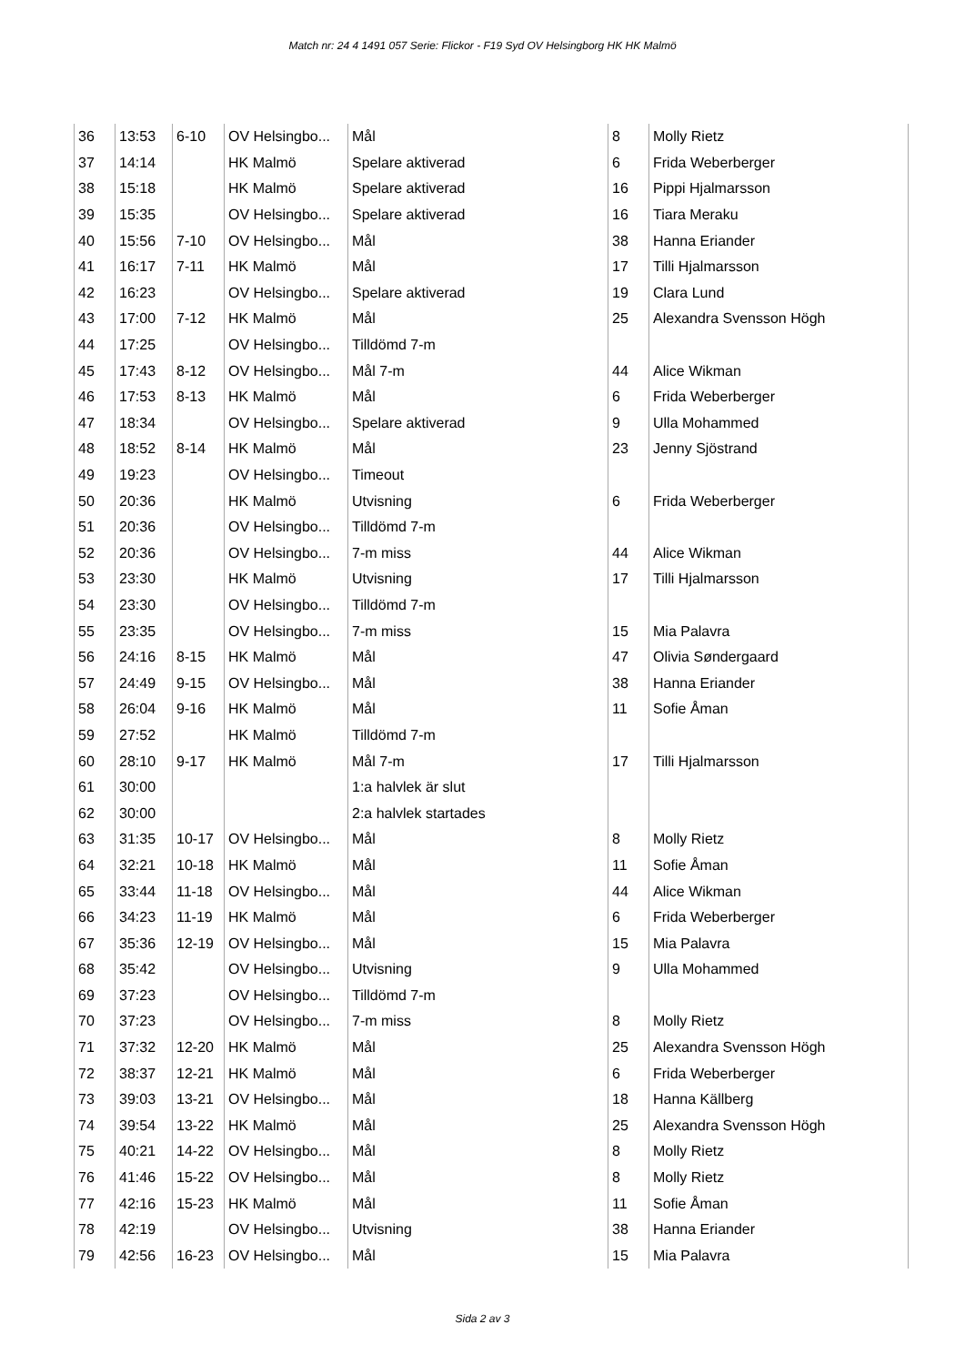Match nr: 24 4 1491 057 Serie: Flickor - F19 Syd OV Helsingborg HK HK Malmö
| 36 | 13:53 | 6-10 | OV Helsingbo... | Mål | 8 | Molly Rietz |
| 37 | 14:14 | | HK Malmö | Spelare aktiverad | 6 | Frida Weberberger |
| 38 | 15:18 | | HK Malmö | Spelare aktiverad | 16 | Pippi Hjalmarsson |
| 39 | 15:35 | | OV Helsingbo... | Spelare aktiverad | 16 | Tiara Meraku |
| 40 | 15:56 | 7-10 | OV Helsingbo... | Mål | 38 | Hanna Eriander |
| 41 | 16:17 | 7-11 | HK Malmö | Mål | 17 | Tilli Hjalmarsson |
| 42 | 16:23 | | OV Helsingbo... | Spelare aktiverad | 19 | Clara Lund |
| 43 | 17:00 | 7-12 | HK Malmö | Mål | 25 | Alexandra Svensson Högh |
| 44 | 17:25 | | OV Helsingbo... | Tilldömd 7-m | | |
| 45 | 17:43 | 8-12 | OV Helsingbo... | Mål 7-m | 44 | Alice Wikman |
| 46 | 17:53 | 8-13 | HK Malmö | Mål | 6 | Frida Weberberger |
| 47 | 18:34 | | OV Helsingbo... | Spelare aktiverad | 9 | Ulla Mohammed |
| 48 | 18:52 | 8-14 | HK Malmö | Mål | 23 | Jenny Sjöstrand |
| 49 | 19:23 | | OV Helsingbo... | Timeout | | |
| 50 | 20:36 | | HK Malmö | Utvisning | 6 | Frida Weberberger |
| 51 | 20:36 | | OV Helsingbo... | Tilldömd 7-m | | |
| 52 | 20:36 | | OV Helsingbo... | 7-m miss | 44 | Alice Wikman |
| 53 | 23:30 | | HK Malmö | Utvisning | 17 | Tilli Hjalmarsson |
| 54 | 23:30 | | OV Helsingbo... | Tilldömd 7-m | | |
| 55 | 23:35 | | OV Helsingbo... | 7-m miss | 15 | Mia Palavra |
| 56 | 24:16 | 8-15 | HK Malmö | Mål | 47 | Olivia Søndergaard |
| 57 | 24:49 | 9-15 | OV Helsingbo... | Mål | 38 | Hanna Eriander |
| 58 | 26:04 | 9-16 | HK Malmö | Mål | 11 | Sofie Åman |
| 59 | 27:52 | | HK Malmö | Tilldömd 7-m | | |
| 60 | 28:10 | 9-17 | HK Malmö | Mål 7-m | 17 | Tilli Hjalmarsson |
| 61 | 30:00 | | | 1:a halvlek är slut | | |
| 62 | 30:00 | | | 2:a halvlek startades | | |
| 63 | 31:35 | 10-17 | OV Helsingbo... | Mål | 8 | Molly Rietz |
| 64 | 32:21 | 10-18 | HK Malmö | Mål | 11 | Sofie Åman |
| 65 | 33:44 | 11-18 | OV Helsingbo... | Mål | 44 | Alice Wikman |
| 66 | 34:23 | 11-19 | HK Malmö | Mål | 6 | Frida Weberberger |
| 67 | 35:36 | 12-19 | OV Helsingbo... | Mål | 15 | Mia Palavra |
| 68 | 35:42 | | OV Helsingbo... | Utvisning | 9 | Ulla Mohammed |
| 69 | 37:23 | | OV Helsingbo... | Tilldömd 7-m | | |
| 70 | 37:23 | | OV Helsingbo... | 7-m miss | 8 | Molly Rietz |
| 71 | 37:32 | 12-20 | HK Malmö | Mål | 25 | Alexandra Svensson Högh |
| 72 | 38:37 | 12-21 | HK Malmö | Mål | 6 | Frida Weberberger |
| 73 | 39:03 | 13-21 | OV Helsingbo... | Mål | 18 | Hanna Källberg |
| 74 | 39:54 | 13-22 | HK Malmö | Mål | 25 | Alexandra Svensson Högh |
| 75 | 40:21 | 14-22 | OV Helsingbo... | Mål | 8 | Molly Rietz |
| 76 | 41:46 | 15-22 | OV Helsingbo... | Mål | 8 | Molly Rietz |
| 77 | 42:16 | 15-23 | HK Malmö | Mål | 11 | Sofie Åman |
| 78 | 42:19 | | OV Helsingbo... | Utvisning | 38 | Hanna Eriander |
| 79 | 42:56 | 16-23 | OV Helsingbo... | Mål | 15 | Mia Palavra |
Sida 2 av 3